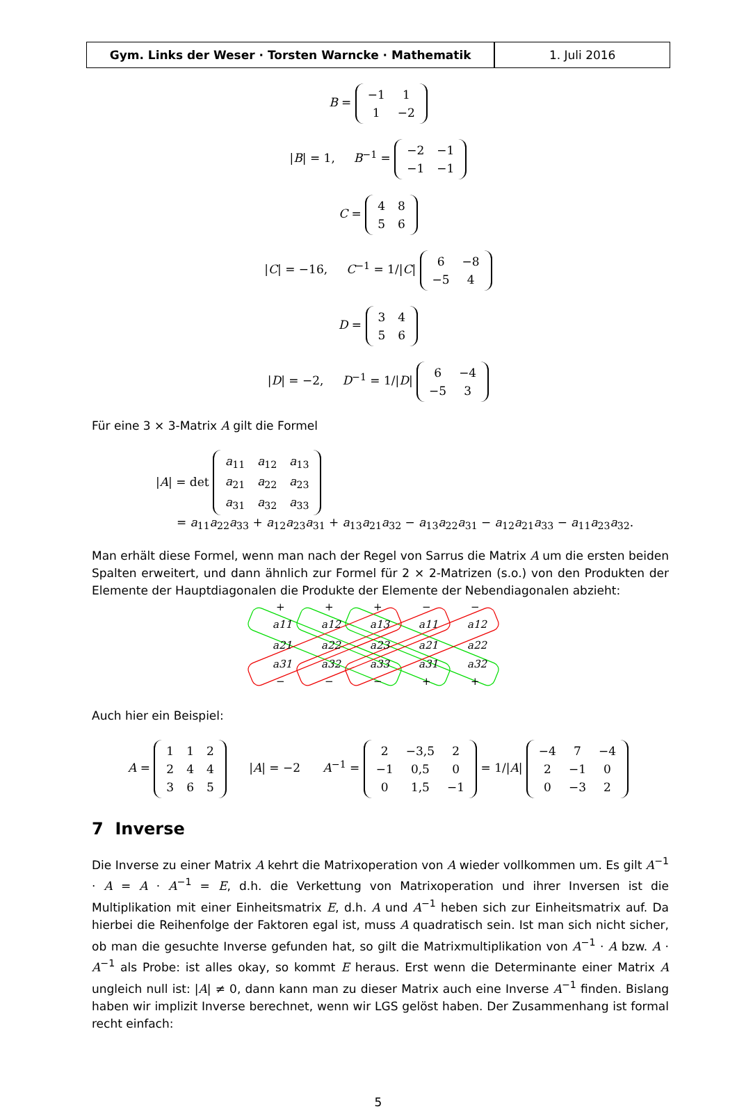Gym. Links der Weser · Torsten Warncke · Mathematik 1. Juli 2016
B =
| −1 | 1 |
| 1 | −2 |
|B| = 1, B<sup>−1</sup> =
| −2 | −1 |
| −1 | −1 |
C =
| 4 | 8 |
| 5 | 6 |
|C| = −16, C<sup>−1</sup> = 1/|C|
| 6 | −8 |
| −5 | 4 |
D =
| 3 | 4 |
| 5 | 6 |
|D| = −2, D<sup>−1</sup> = 1/|D|
| 6 | −4 |
| −5 | 3 |
Für eine 3 × 3-Matrix A gilt die Formel
|A| = det
| a<sub>11</sub> | a<sub>12</sub> | a<sub>13</sub> |
| a<sub>21</sub> | a<sub>22</sub> | a<sub>23</sub> |
| a<sub>31</sub> | a<sub>32</sub> | a<sub>33</sub> |
= a<sub>11</sub>a<sub>22</sub>a<sub>33</sub> + a<sub>12</sub>a<sub>23</sub>a<sub>31</sub> + a<sub>13</sub>a<sub>21</sub>a<sub>32</sub> − a<sub>13</sub>a<sub>22</sub>a<sub>31</sub> − a<sub>12</sub>a<sub>21</sub>a<sub>33</sub> − a<sub>11</sub>a<sub>23</sub>a<sub>32</sub>.
Man erhält diese Formel, wenn man nach der Regel von Sarrus die Matrix A um die ersten beiden Spalten erweitert, und dann ähnlich zur Formel für 2 × 2-Matrizen (s.o.) von den Produkten der Elemente der Hauptdiagonalen die Produkte der Elemente der Nebendiagonalen abzieht:
+
+
+
−
−
a11
a12
a13
a11
a12
a21
a22
a23
a21
a22
a31
a32
a33
a31
a32
−
−
−
+
+
Auch hier ein Beispiel:
A =
| 1 | 1 | 2 |
| 2 | 4 | 4 |
| 3 | 6 | 5 |
|A| = −2 A<sup>−1</sup> =
| 2 | −3,5 | 2 |
| −1 | 0,5 | 0 |
| 0 | 1,5 | −1 |
= 1/|A|
| −4 | 7 | −4 |
| 2 | −1 | 0 |
| 0 | −3 | 2 |
7 Inverse
Die Inverse zu einer Matrix A kehrt die Matrixoperation von A wieder vollkommen um. Es gilt A<sup>−1</sup> · A = A · A<sup>−1</sup> = E, d.h. die Verkettung von Matrixoperation und ihrer Inversen ist die Multiplikation mit einer Einheitsmatrix E, d.h. A und A<sup>−1</sup> heben sich zur Einheitsmatrix auf. Da hierbei die Reihenfolge der Faktoren egal ist, muss A quadratisch sein. Ist man sich nicht sicher, ob man die gesuchte Inverse gefunden hat, so gilt die Matrixmultiplikation von A<sup>−1</sup> · A bzw. A · A<sup>−1</sup> als Probe: ist alles okay, so kommt E heraus. Erst wenn die Determinante einer Matrix A ungleich null ist: |A| ≠ 0, dann kann man zu dieser Matrix auch eine Inverse A<sup>−1</sup> finden. Bislang haben wir implizit Inverse berechnet, wenn wir LGS gelöst haben. Der Zusammenhang ist formal recht einfach:
5